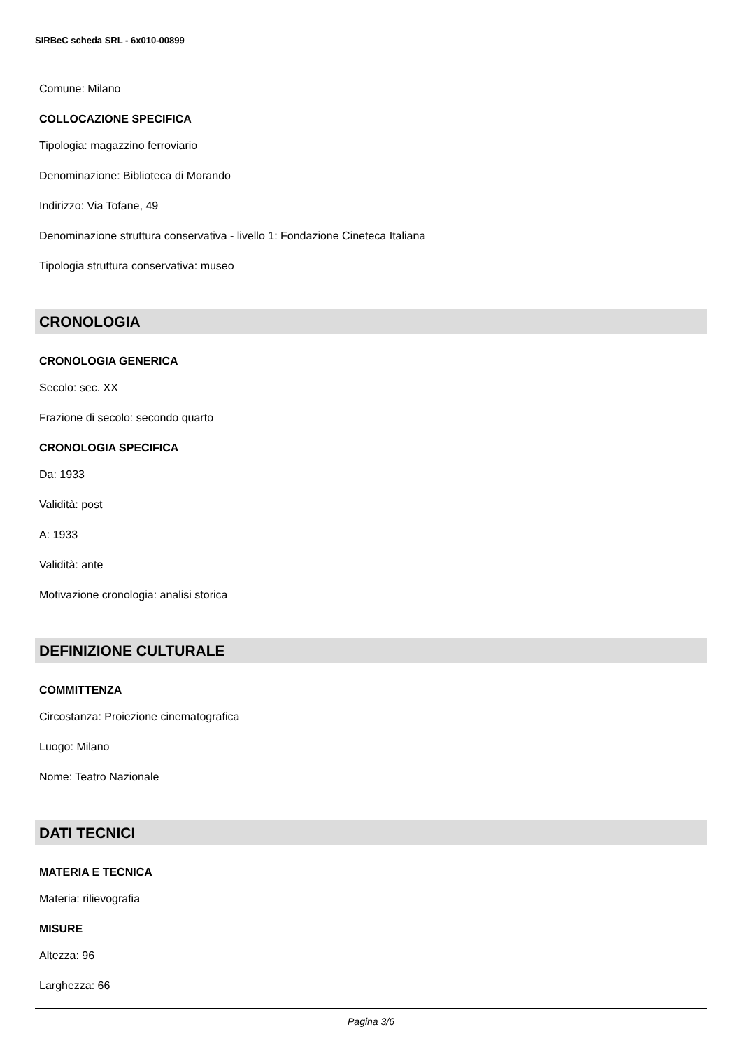SIRBeC scheda SRL - 6x010-00899
Comune: Milano
COLLOCAZIONE SPECIFICA
Tipologia: magazzino ferroviario
Denominazione: Biblioteca di Morando
Indirizzo: Via Tofane, 49
Denominazione struttura conservativa - livello 1: Fondazione Cineteca Italiana
Tipologia struttura conservativa: museo
CRONOLOGIA
CRONOLOGIA GENERICA
Secolo: sec. XX
Frazione di secolo: secondo quarto
CRONOLOGIA SPECIFICA
Da: 1933
Validità: post
A: 1933
Validità: ante
Motivazione cronologia: analisi storica
DEFINIZIONE CULTURALE
COMMITTENZA
Circostanza: Proiezione cinematografica
Luogo: Milano
Nome: Teatro Nazionale
DATI TECNICI
MATERIA E TECNICA
Materia: rilievografia
MISURE
Altezza: 96
Larghezza: 66
Pagina 3/6